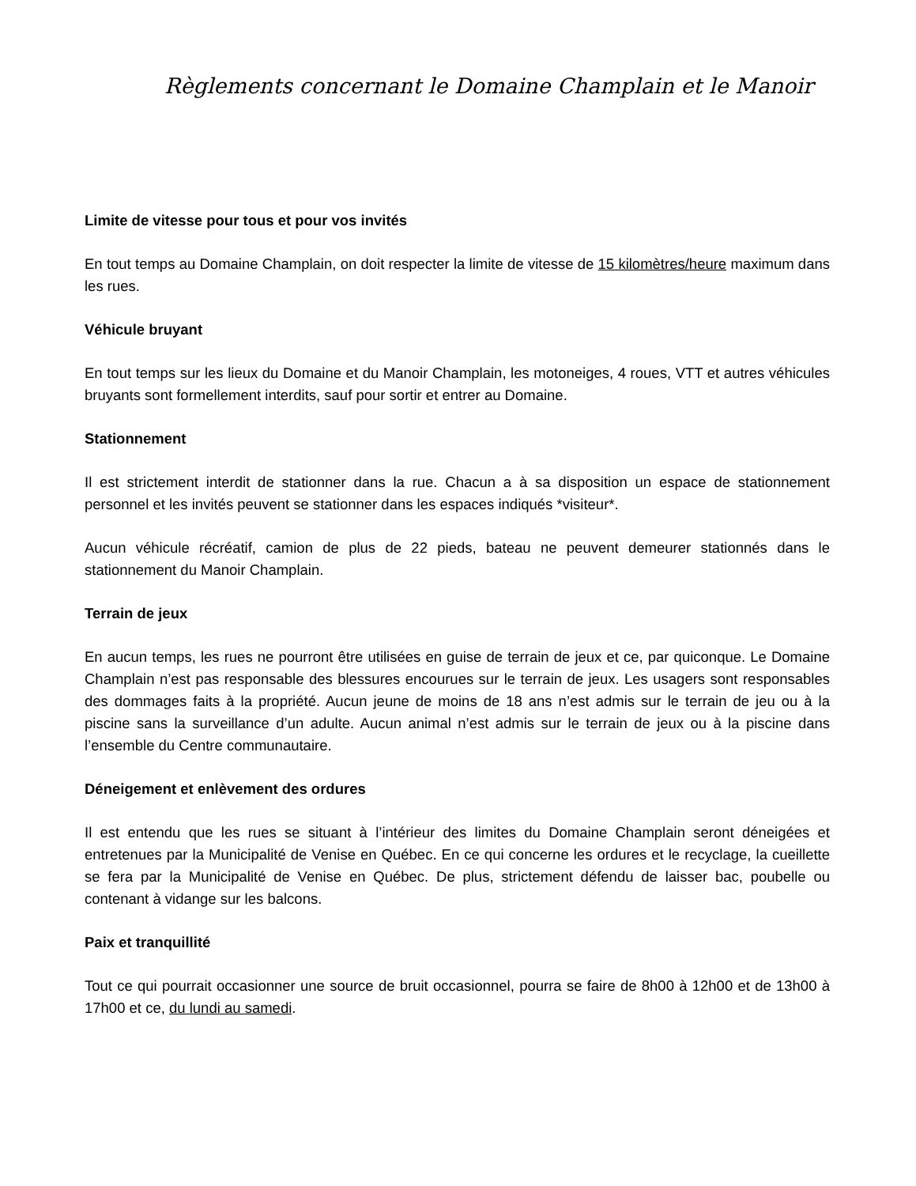Règlements concernant le Domaine Champlain et le Manoir
Limite de vitesse pour tous et pour vos invités
En tout temps au Domaine Champlain, on doit respecter la limite de vitesse de 15 kilomètres/heure maximum dans les rues.
Véhicule bruyant
En tout temps sur les lieux du Domaine et du Manoir Champlain, les motoneiges, 4 roues, VTT et autres véhicules bruyants sont formellement interdits, sauf pour sortir et entrer au Domaine.
Stationnement
Il est strictement interdit de stationner dans la rue. Chacun a à sa disposition un espace de stationnement personnel et les invités peuvent se stationner dans les espaces indiqués *visiteur*.
Aucun véhicule récréatif, camion de plus de 22 pieds, bateau ne peuvent demeurer stationnés dans le stationnement du Manoir Champlain.
Terrain de jeux
En aucun temps, les rues ne pourront être utilisées en guise de terrain de jeux et ce, par quiconque. Le Domaine Champlain n’est pas responsable des blessures encourues sur le terrain de jeux. Les usagers sont responsables des dommages faits à la propriété. Aucun jeune de moins de 18 ans n’est admis sur le terrain de jeu ou à la piscine sans la surveillance d’un adulte. Aucun animal n’est admis sur le terrain de jeux ou à la piscine dans l’ensemble du Centre communautaire.
Déneigement et enlèvement des ordures
Il est entendu que les rues se situant à l’intérieur des limites du Domaine Champlain seront déneigées et entretenues par la Municipalité de Venise en Québec. En ce qui concerne les ordures et le recyclage, la cueillette se fera par la Municipalité de Venise en Québec. De plus, strictement défendu de laisser bac, poubelle ou contenant à vidange sur les balcons.
Paix et tranquillité
Tout ce qui pourrait occasionner une source de bruit occasionnel, pourra se faire de 8h00 à 12h00 et de 13h00 à 17h00 et ce, du lundi au samedi.